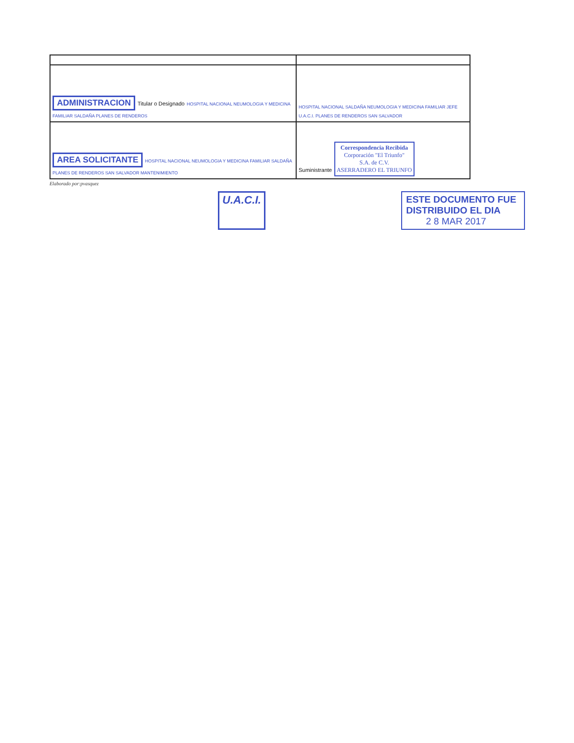| ADMINISTRACION Titular o Designado HOSPITAL NACIONAL NEUMOLOGIA Y MEDICINA FAMILIAR SALDAÑA PLANES DE RENDEROS | HOSPITAL NACIONAL SALDAÑA NEUMOLOGIA Y MEDICINA FAMILIAR JEFE U.A.C.I. PLANES DE RENDEROS SAN SALVADOR |
| AREA SOLICITANTE HOSPITAL NACIONAL NEUMOLOGIA Y MEDICINA FAMILIAR SALDAÑA PLANES DE RENDEROS SAN SALVADOR MANTENIMIENTO | Suministrante Correspondencia Recibida Corporación "El Triunfo" S.A. de C.V. ASERRADERO EL TRIUNFO |
Elaborado por:pvasquez
U.A.C.I.
ESTE DOCUMENTO FUE
DISTRIBUIDO EL DIA
2 8 MAR 2017